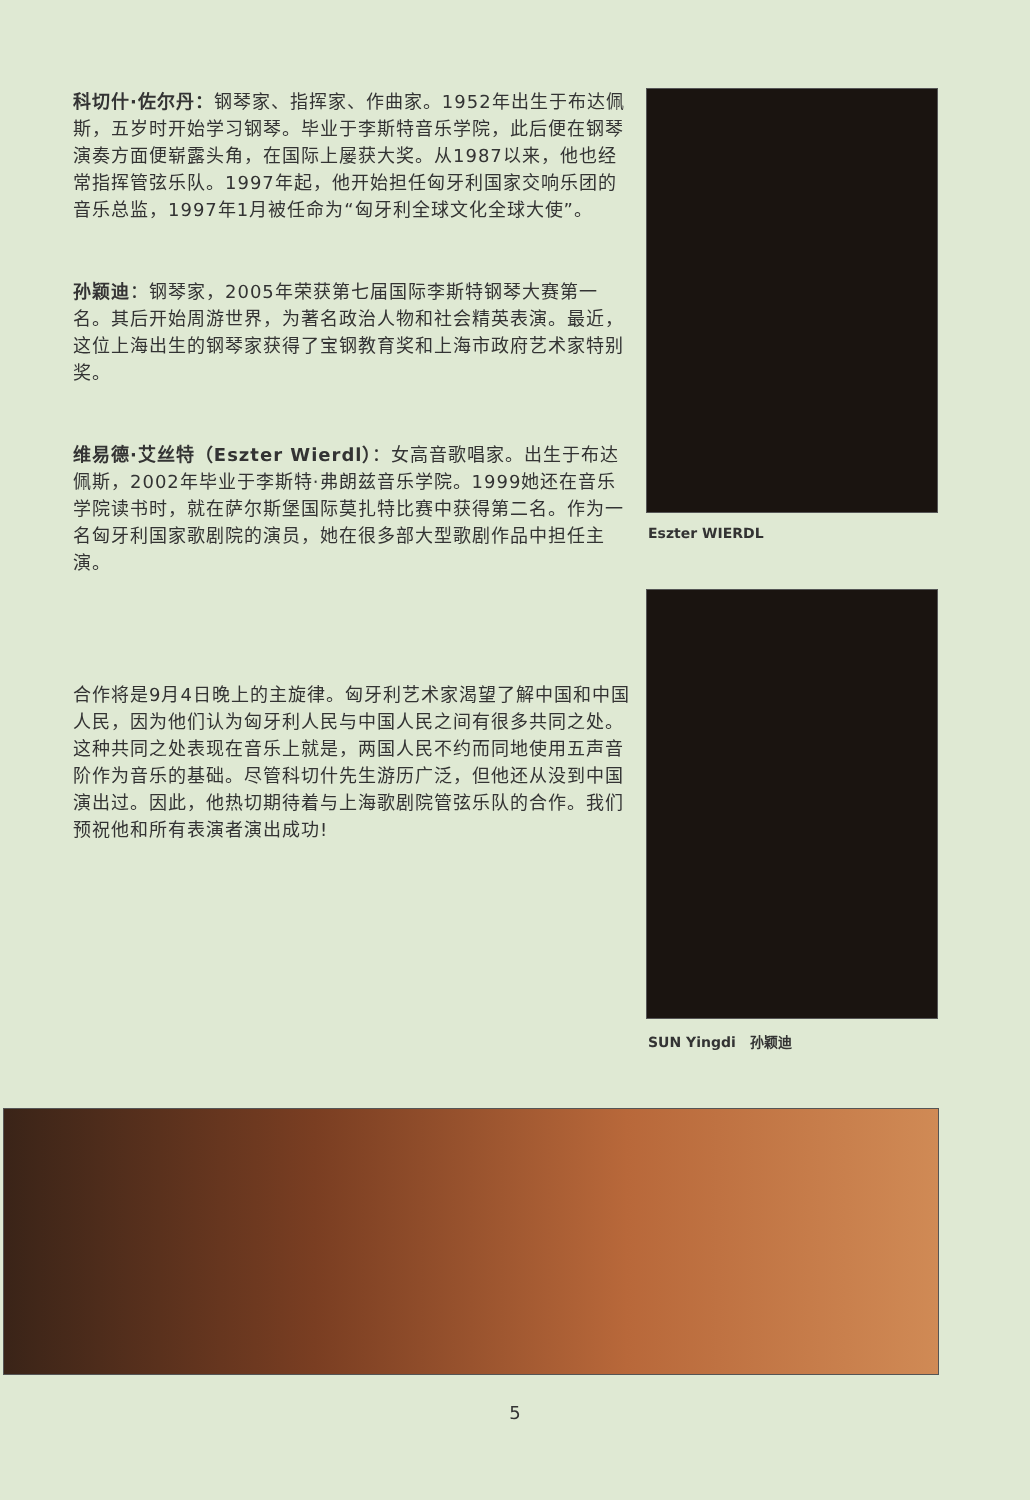科切什·佐尔丹：钢琴家、指挥家、作曲家。1952年出生于布达佩斯，五岁时开始学习钢琴。毕业于李斯特音乐学院，此后便在钢琴演奏方面便崭露头角，在国际上屡获大奖。从1987以来，他也经常指挥管弦乐队。1997年起，他开始担任匈牙利国家交响乐团的音乐总监，1997年1月被任命为“匈牙利全球文化全球大使”。
孙颖迪：钢琴家，2005年荣获第七届国际李斯特钢琴大赛第一名。其后开始周游世界，为著名政治人物和社会精英表演。最近，这位上海出生的钢琴家获得了宝钢教育奖和上海市政府艺术家特别奖。
维易德·艾丝特（Eszter Wierdl）：女高音歌唱家。出生于布达佩斯，2002年毕业于李斯特·弗朗兹音乐学院。1999她还在音乐学院读书时，就在萨尔斯堡国际莫扎特比赛中获得第二名。作为一名匈牙利国家歌剧院的演员，她在很多部大型歌剧作品中担任主演。
合作将是9月4日晚上的主旋律。匈牙利艺术家渴望了解中国和中国人民，因为他们认为匈牙利人民与中国人民之间有很多共同之处。这种共同之处表现在音乐上就是，两国人民不约而同地使用五声音阶作为音乐的基础。尽管科切什先生游历广泛，但他还从没到中国演出过。因此，他热切期待着与上海歌剧院管弦乐队的合作。我们预祝他和所有表演者演出成功!
Eszter WIERDL
SUN Yingdi　孙颖迪
5